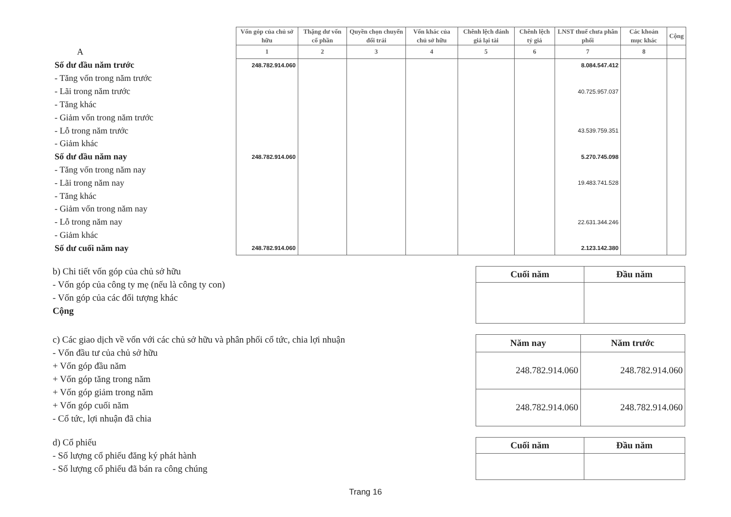| | Vốn góp của chủ sở hữu | Thặng dư vốn cổ phần | Quyền chọn chuyển đổi trái | Vốn khác của chủ sở hữu | Chênh lệch đánh giá lại tài | Chênh lệch tỷ giá | LNST thuế chưa phân phối | Các khoản mục khác | Cộng |
| --- | --- | --- | --- | --- | --- | --- | --- | --- | --- |
| A | 1 | 2 | 3 | 4 | 5 | 6 | 7 | 8 | |
| Số dư đầu năm trước | 248.782.914.060 | | | | | | 8.084.547.412 | | |
| - Tăng vốn trong năm trước | | | | | | | | | |
| - Lãi trong năm trước | | | | | | | 40.725.957.037 | | |
| - Tăng khác | | | | | | | | | |
| - Giảm vốn trong năm trước | | | | | | | | | |
| - Lỗ trong năm trước | | | | | | | 43.539.759.351 | | |
| - Giảm khác | | | | | | | | | |
| Số dư đầu năm nay | 248.782.914.060 | | | | | | 5.270.745.098 | | |
| - Tăng vốn trong năm nay | | | | | | | | | |
| - Lãi trong năm nay | | | | | | | 19.483.741.528 | | |
| - Tăng khác | | | | | | | | | |
| - Giảm vốn trong năm nay | | | | | | | | | |
| - Lỗ trong năm nay | | | | | | | 22.631.344.246 | | |
| - Giảm khác | | | | | | | | | |
| Số dư cuối năm nay | 248.782.914.060 | | | | | | 2.123.142.380 | | |
b) Chi tiết vốn góp của chủ sở hữu
- Vốn góp của công ty mẹ (nếu là công ty con)
- Vốn góp của các đối tượng khác
Cộng
| Cuối năm | Đầu năm |
| --- | --- |
c) Các giao dịch về vốn với các chủ sở hữu và phân phối cổ tức, chia lợi nhuận
- Vốn đầu tư của chủ sở hữu
+ Vốn góp đầu năm
+ Vốn góp tăng trong năm
+ Vốn góp giảm trong năm
+ Vốn góp cuối năm
- Cổ tức, lợi nhuận đã chia
| Năm nay | Năm trước |
| --- | --- |
| 248.782.914.060 | 248.782.914.060 |
| 248.782.914.060 | 248.782.914.060 |
d) Cổ phiếu
- Số lượng cổ phiếu đăng ký phát hành
- Số lượng cổ phiếu đã bán ra công chúng
| Cuối năm | Đầu năm |
| --- | --- |
Trang 16